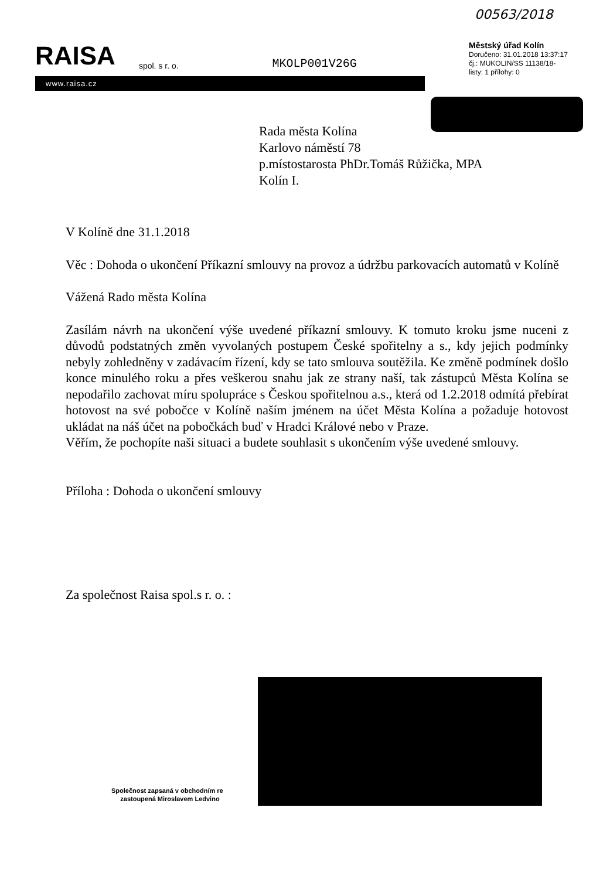00563/2018
RAISA spol. s r. o. MKOLP001V26G
www.raisa.cz
Městský úřad Kolín
Doručeno: 31.01.2018 13:37:17
čj.: MUKOLIN/SS 11138/18-
listy: 1 přílohy: 0
Rada města Kolína
Karlovo náměstí 78
p.místostarosta PhDr.Tomáš Růžička, MPA
Kolín I.
V Kolíně dne 31.1.2018
Věc : Dohoda o ukončení Příkazní smlouvy na provoz a údržbu parkovacích automatů v Kolíně
Vážená Rado města Kolína
Zasílám návrh na ukončení výše uvedené příkazní smlouvy. K tomuto kroku jsme nuceni z důvodů podstatných změn vyvolaných postupem České spořitelny a s., kdy jejich podmínky nebyly zohledněny v zadávacím řízení, kdy se tato smlouva soutěžila. Ke změně podmínek došlo konce minulého roku a přes veškerou snahu jak ze strany naší, tak zástupců Města Kolína se nepodařilo zachovat míru spolupráce s Českou spořitelnou a.s., která od 1.2.2018 odmítá přebírat hotovost na své pobočce v Kolíně naším jménem na účet Města Kolína a požaduje hotovost ukládat na náš účet na pobočkách buď v Hradci Králové nebo v Praze.
Věřím, že pochopíte naši situaci a budete souhlasit s ukončením výše uvedené smlouvy.
Příloha : Dohoda o ukončení smlouvy
Za společnost Raisa spol.s r. o. :
Společnost zapsaná v obchodním re
zastoupená Miroslavem Ledvino